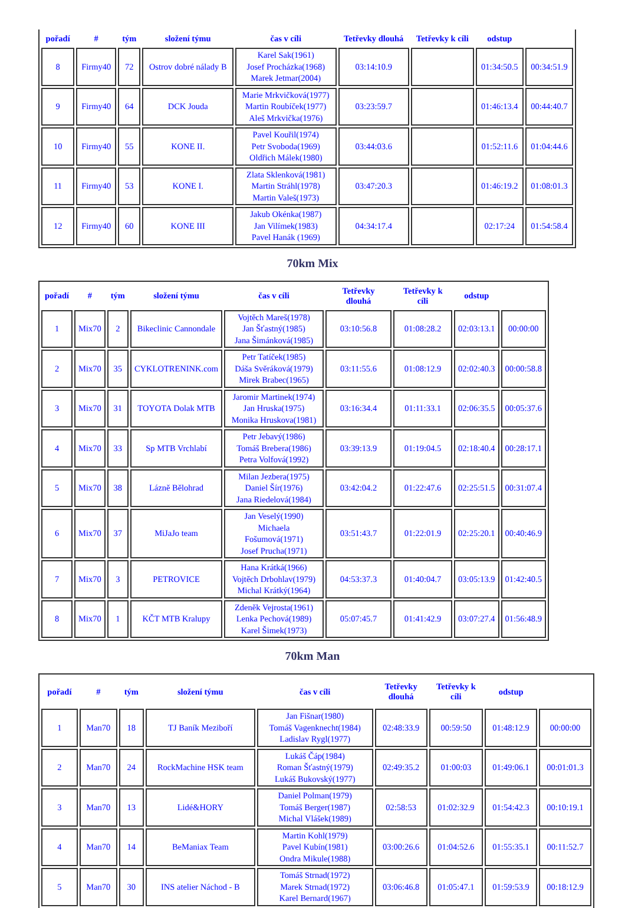| pořadí | # | tým | složení týmu | čas v cíli | Tetřevky dlouhá | Tetřevky k cíli | odstup | |
| --- | --- | --- | --- | --- | --- | --- | --- | --- |
| 8 | Firmy40 | 72 | Ostrov dobré nálady B | Karel Sak(1961) Josef Procházka(1968) Marek Jetmar(2004) | 03:14:10.9 | | 01:34:50.5 | 00:34:51.9 |
| 9 | Firmy40 | 64 | DCK Jouda | Marie Mrkvičková(1977) Martin Roubíček(1977) Aleš Mrkvička(1976) | 03:23:59.7 | | 01:46:13.4 | 00:44:40.7 |
| 10 | Firmy40 | 55 | KONE II. | Pavel Kouřil(1974) Petr Svoboda(1969) Oldřich Málek(1980) | 03:44:03.6 | | 01:52:11.6 | 01:04:44.6 |
| 11 | Firmy40 | 53 | KONE I. | Zlata Sklenková(1981) Martin Stráhl(1978) Martin Valeš(1973) | 03:47:20.3 | | 01:46:19.2 | 01:08:01.3 |
| 12 | Firmy40 | 60 | KONE III | Jakub Okénka(1987) Jan Vilímek(1983) Pavel Hanák (1969) | 04:34:17.4 | | 02:17:24 | 01:54:58.4 |
70km Mix
| pořadí | # | tým | složení týmu | čas v cíli | Tetřevky dlouhá | Tetřevky k cíli | odstup | |
| --- | --- | --- | --- | --- | --- | --- | --- | --- |
| 1 | Mix70 | 2 | Bikeclinic Cannondale | Vojtěch Mareš(1978) Jan Šťastný(1985) Jana Šimánková(1985) | 03:10:56.8 | 01:08:28.2 | 02:03:13.1 | 00:00:00 |
| 2 | Mix70 | 35 | CYKLOTRENINK.com | Petr Tatíček(1985) Dáša Svěráková(1979) Mirek Brabec(1965) | 03:11:55.6 | 01:08:12.9 | 02:02:40.3 | 00:00:58.8 |
| 3 | Mix70 | 31 | TOYOTA Dolak MTB | Jaromir Martinek(1974) Jan Hruska(1975) Monika Hruskova(1981) | 03:16:34.4 | 01:11:33.1 | 02:06:35.5 | 00:05:37.6 |
| 4 | Mix70 | 33 | Sp MTB Vrchlabí | Petr Jebavý(1986) Tomáš Brebera(1986) Petra Volfová(1992) | 03:39:13.9 | 01:19:04.5 | 02:18:40.4 | 00:28:17.1 |
| 5 | Mix70 | 38 | Lázně Bělohrad | Milan Jezbera(1975) Daniel Šír(1976) Jana Riedelová(1984) | 03:42:04.2 | 01:22:47.6 | 02:25:51.5 | 00:31:07.4 |
| 6 | Mix70 | 37 | MiJaJo team | Jan Veselý(1990) Michaela Fošumová(1971) Josef Prucha(1971) | 03:51:43.7 | 01:22:01.9 | 02:25:20.1 | 00:40:46.9 |
| 7 | Mix70 | 3 | PETROVICE | Hana Krátká(1966) Vojtěch Drbohlav(1979) Michal Krátký(1964) | 04:53:37.3 | 01:40:04.7 | 03:05:13.9 | 01:42:40.5 |
| 8 | Mix70 | 1 | KČT MTB Kralupy | Zdeněk Vejrosta(1961) Lenka Pechová(1989) Karel Šimek(1973) | 05:07:45.7 | 01:41:42.9 | 03:07:27.4 | 01:56:48.9 |
70km Man
| pořadí | # | tým | složení týmu | čas v cíli | Tetřevky dlouhá | Tetřevky k cíli | odstup | |
| --- | --- | --- | --- | --- | --- | --- | --- | --- |
| 1 | Man70 | 18 | TJ Baník Meziboří | Jan Fišnar(1980) Tomáš Vagenknecht(1984) Ladislav Rygl(1977) | 02:48:33.9 | 00:59:50 | 01:48:12.9 | 00:00:00 |
| 2 | Man70 | 24 | RockMachine HSK team | Lukáš Čáp(1984) Roman Šťastný(1979) Lukáš Bukovský(1977) | 02:49:35.2 | 01:00:03 | 01:49:06.1 | 00:01:01.3 |
| 3 | Man70 | 13 | Lidé&HORY | Daniel Polman(1979) Tomáš Berger(1987) Michal Vlášek(1989) | 02:58:53 | 01:02:32.9 | 01:54:42.3 | 00:10:19.1 |
| 4 | Man70 | 14 | BeManiax Team | Martin Kohl(1979) Pavel Kubín(1981) Ondra Mikule(1988) | 03:00:26.6 | 01:04:52.6 | 01:55:35.1 | 00:11:52.7 |
| 5 | Man70 | 30 | INS atelier Náchod - B | Tomáš Strnad(1972) Marek Strnad(1972) Karel Bernard(1967) | 03:06:46.8 | 01:05:47.1 | 01:59:53.9 | 00:18:12.9 |